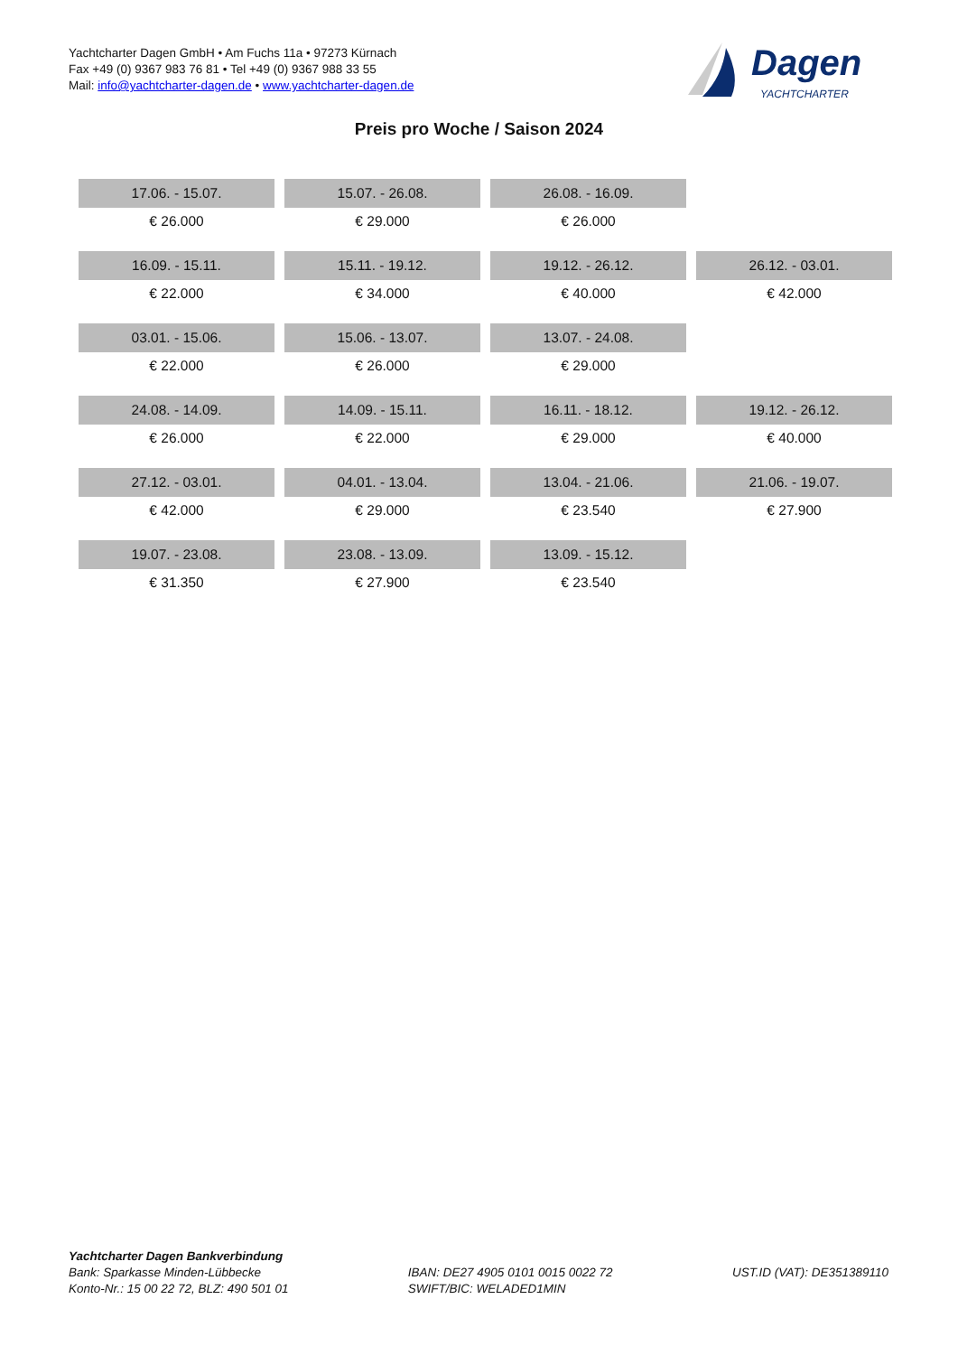Yachtcharter Dagen GmbH • Am Fuchs 11a • 97273 Kürnach
Fax +49 (0) 9367 983 76 81 • Tel +49 (0) 9367 988 33 55
Mail: info@yachtcharter-dagen.de • www.yachtcharter-dagen.de
Dagen
YACHTCHARTER
Preis pro Woche / Saison 2024
| 17.06. - 15.07. | 15.07. - 26.08. | 26.08. - 16.09. | |
| € 26.000 | € 29.000 | € 26.000 | |
| 16.09. - 15.11. | 15.11. - 19.12. | 19.12. - 26.12. | 26.12. - 03.01. |
| € 22.000 | € 34.000 | € 40.000 | € 42.000 |
| 03.01. - 15.06. | 15.06. - 13.07. | 13.07. - 24.08. | |
| € 22.000 | € 26.000 | € 29.000 | |
| 24.08. - 14.09. | 14.09. - 15.11. | 16.11. - 18.12. | 19.12. - 26.12. |
| € 26.000 | € 22.000 | € 29.000 | € 40.000 |
| 27.12. - 03.01. | 04.01. - 13.04. | 13.04. - 21.06. | 21.06. - 19.07. |
| € 42.000 | € 29.000 | € 23.540 | € 27.900 |
| 19.07. - 23.08. | 23.08. - 13.09. | 13.09. - 15.12. | |
| € 31.350 | € 27.900 | € 23.540 | |
Yachtcharter Dagen Bankverbindung
Bank: Sparkasse Minden-Lübbecke
Konto-Nr.: 15 00 22 72, BLZ: 490 501 01
IBAN: DE27 4905 0101 0015 0022 72
SWIFT/BIC: WELADED1MIN
UST.ID (VAT): DE351389110